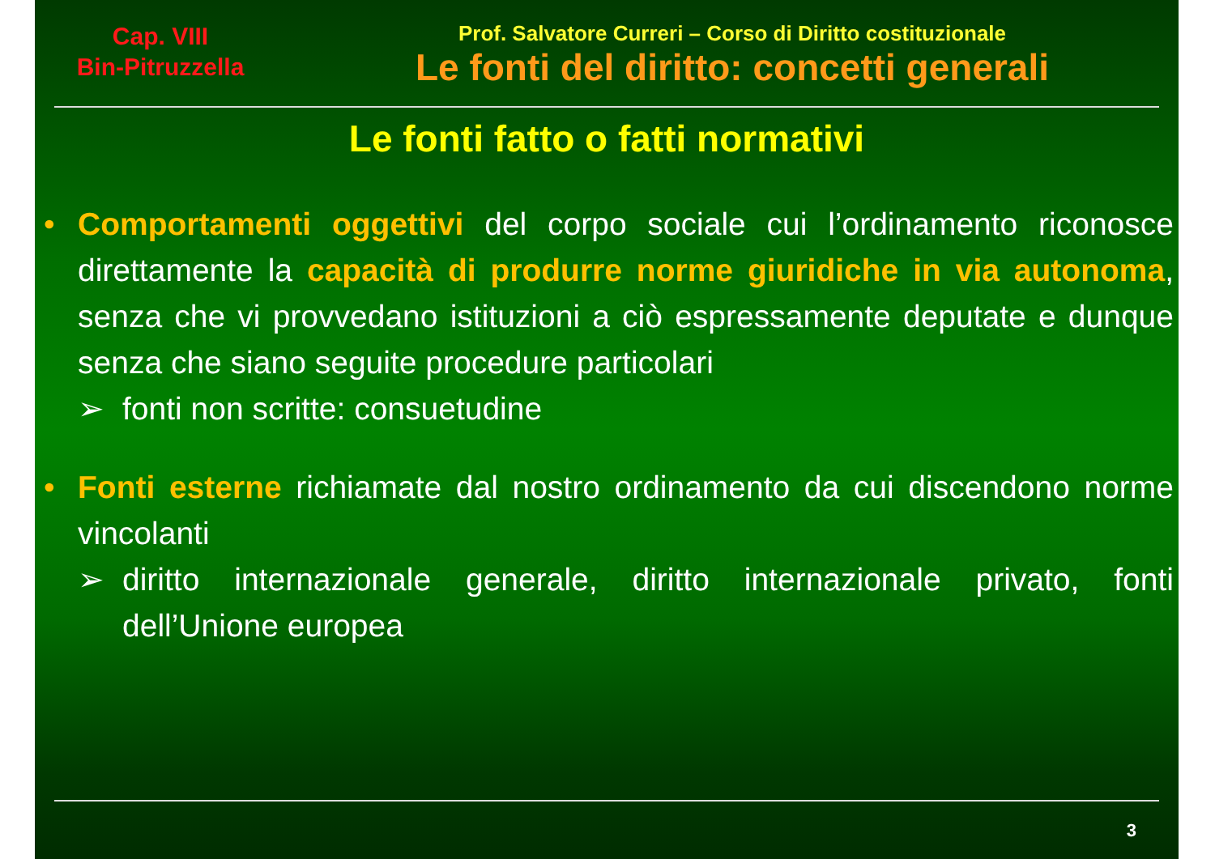Cap. VIII
Bin-Pitruzzella
Prof. Salvatore Curreri – Corso di Diritto costituzionale
Le fonti del diritto: concetti generali
Le fonti fatto o fatti normativi
• Comportamenti oggettivi del corpo sociale cui l’ordinamento riconosce direttamente la capacità di produrre norme giuridiche in via autonoma, senza che vi provvedano istituzioni a ciò espressamente deputate e dunque senza che siano seguite procedure particolari
➢ fonti non scritte: consuetudine
• Fonti esterne richiamate dal nostro ordinamento da cui discendono norme vincolanti
➢ diritto internazionale generale, diritto internazionale privato, fonti dell’Unione europea
3